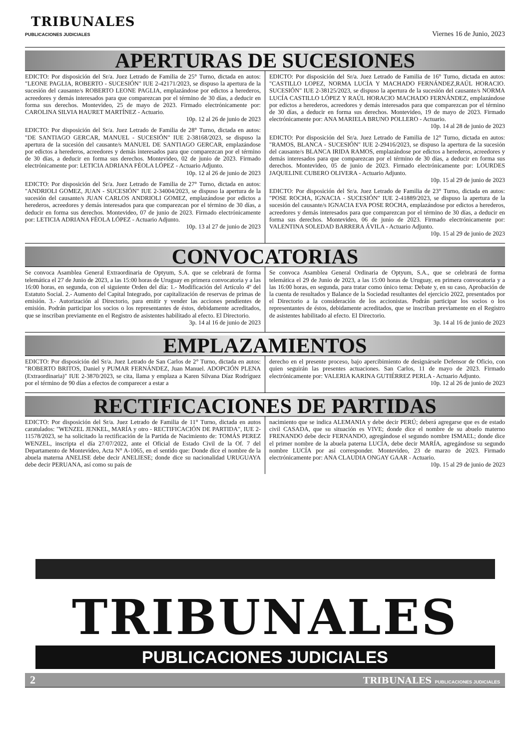TRIBUNALES
PUBLICACIONES JUDICIALES
Viernes 16 de Junio, 2023
APERTURAS DE SUCESIONES
EDICTO: Por disposición del Sr/a. Juez Letrado de Familia de 25° Turno, dictada en autos: "LEONE PAGLIA, ROBERTO - SUCESIÓN" IUE 2-42171/2023, se dispuso la apertura de la sucesión del causante/s ROBERTO LEONE PAGLIA, emplazándose por edictos a herederos, acreedores y demás interesados para que comparezcan por el término de 30 días, a deducir en forma sus derechos. Montevideo, 25 de mayo de 2023. Firmado electrónicamente por: CAROLINA SILVIA HAURET MARTÍNEZ - Actuario.
10p. 12 al 26 de junio de 2023
EDICTO: Por disposición del Sr/a. Juez Letrado de Familia de 28° Turno, dictada en autos: "DE SANTIAGO GERCAR, MANUEL - SUCESIÓN" IUE 2-38168/2023, se dispuso la apertura de la sucesión del causante/s MANUEL DE SANTIAGO GERCAR, emplazándose por edictos a herederos, acreedores y demás interesados para que comparezcan por el término de 30 días, a deducir en forma sus derechos. Montevideo, 02 de junio de 2023. Firmado electrónicamente por: LETICIA ADRIANA FÉOLA LÓPEZ - Actuario Adjunto.
10p. 12 al 26 de junio de 2023
EDICTO: Por disposición del Sr/a. Juez Letrado de Familia de 27° Turno, dictada en autos: "ANDRIOLI GOMEZ, JUAN - SUCESIÓN" IUE 2-34004/2023, se dispuso la apertura de la sucesión del causante/s JUAN CARLOS ANDRIOLI GOMEZ, emplazándose por edictos a herederos, acreedores y demás interesados para que comparezcan por el término de 30 días, a deducir en forma sus derechos. Montevideo, 07 de junio de 2023. Firmado electrónicamente por: LETICIA ADRIANA FÉOLA LÓPEZ - Actuario Adjunto.
10p. 13 al 27 de junio de 2023
EDICTO: Por disposición del Sr/a. Juez Letrado de Familia de 16° Turno, dictada en autos: "CASTILLO LOPEZ, NORMA LUCÍA Y MACHADO FERNÁNDEZ,RAÚL HORACIO. SUCESIÓN" IUE 2-38125/2023, se dispuso la apertura de la sucesión del causante/s NORMA LUCÍA CASTILLO LÓPEZ Y RAÚL HORACIO MACHADO FERNÁNDEZ, emplazándose por edictos a herederos, acreedores y demás interesados para que comparezcan por el término de 30 días, a deducir en forma sus derechos. Montevideo, 19 de mayo de 2023. Firmado electrónicamente por: ANA MARIELA BRUNO POLLERO - Actuario.
10p. 14 al 28 de junio de 2023
EDICTO: Por disposición del Sr/a. Juez Letrado de Familia de 12° Turno, dictada en autos: "RAMOS, BLANCA - SUCESIÓN" IUE 2-29416/2023, se dispuso la apertura de la sucesión del causante/s BLANCA IRIDA RAMOS, emplazándose por edictos a herederos, acreedores y demás interesados para que comparezcan por el término de 30 días, a deducir en forma sus derechos. Montevideo, 05 de junio de 2023. Firmado electrónicamente por: LOURDES JAQUELINE CUBERO OLIVERA - Actuario Adjunto.
10p. 15 al 29 de junio de 2023
EDICTO: Por disposición del Sr/a. Juez Letrado de Familia de 23° Turno, dictada en autos: "POSE ROCHA, IGNACIA - SUCESIÓN" IUE 2-41889/2023, se dispuso la apertura de la sucesión del causante/s IGNACIA EVA POSE ROCHA, emplazándose por edictos a herederos, acreedores y demás interesados para que comparezcan por el término de 30 días, a deducir en forma sus derechos. Montevideo, 06 de junio de 2023. Firmado electrónicamente por: VALENTINA SOLEDAD BARRERA ÁVILA - Actuario Adjunto.
10p. 15 al 29 de junio de 2023
CONVOCATORIAS
Se convoca Asamblea General Extraordinaria de Optyum, S.A. que se celebrará de forma telemática el 27 de Junio de 2023, a las 15:00 horas de Uruguay en primera convocatoria y a las 16:00 horas, en segunda, con el siguiente Orden del día: 1.- Modificación del Artículo 4º del Estatuto Social. 2.- Aumento del Capital Integrado, por capitalización de reservas de primas de emisión. 3.- Autorización al Directorio, para emitir y vender las acciones pendientes de emisión. Podrán participar los socios o los representantes de éstos, debidamente acreditados, que se inscriban previamente en el Registro de asistentes habilitado al efecto. El Directorio.
3p. 14 al 16 de junio de 2023
Se convoca Asamblea General Ordinaria de Optyum, S.A., que se celebrará de forma telemática el 29 de Junio de 2023, a las 15:00 horas de Uruguay, en primera convocatoria y a las 16:00 horas, en segunda, para tratar como único tema: Debate y, en su caso, Aprobación de la cuenta de resultados y Balance de la Sociedad resultantes del ejercicio 2022, presentados por el Directorio a la consideración de los accionistas. Podrán participar los socios o los representantes de éstos, debidamente acreditados, que se inscriban previamente en el Registro de asistentes habilitado al efecto. El Directorio.
3p. 14 al 16 de junio de 2023
EMPLAZAMIENTOS
EDICTO: Por disposición del Sr/a. Juez Letrado de San Carlos de 2° Turno, dictada en autos: "ROBERTO BRITOS, Daniel y PUMAR FERNÁNDEZ, Juan Manuel. ADOPCIÓN PLENA (Extraordinaria)" IUE 2-3870/2023, se cita, llama y emplaza a Karen Silvana Díaz Rodríguez por el término de 90 días a efectos de comparecer a estar a
derecho en el presente proceso, bajo apercibimiento de designársele Defensor de Oficio, con quien seguirán las presentes actuaciones. San Carlos, 11 de mayo de 2023. Firmado electrónicamente por: VALERIA KARINA GUTIÉRREZ PERLA - Actuario Adjunto.
10p. 12 al 26 de junio de 2023
RECTIFICACIONES DE PARTIDAS
EDICTO: Por disposición del Sr/a. Juez Letrado de Familia de 11° Turno, dictada en autos caratulados: "WENZEL JENKEL, MARÍA y otro - RECTIFICACIÓN DE PARTIDA", IUE 2-11578/2023, se ha solicitado la rectificación de la Partida de Nacimiento de: TOMÁS PEREZ WENZEL, inscripta el día 27/07/2022, ante el Oficial de Estado Civil de la Of. 7 del Departamento de Montevideo, Acta N° A-1065, en el sentido que: Donde dice el nombre de la abuela materna ANELISE debe decir ANELIESE; donde dice su nacionalidad URUGUAYA debe decir PERUANA, así como su país de
nacimiento que se indica ALEMANIA y debe decir PERÚ; deberá agregarse que es de estado civil CASADA, que su situación es VIVE; donde dice el nombre de su abuelo materno FRENANDO debe decir FERNANDO, agregándose el segundo nombre ISMAEL; donde dice el primer nombre de la abuela paterna LUCÍA, debe decir MARÍA, agregándose su segundo nombre LUCÍA por así corresponder. Montevideo, 23 de marzo de 2023. Firmado electrónicamente por: ANA CLAUDIA ONGAY GAAR - Actuario.
10p. 15 al 29 de junio de 2023
TRIBUNALES
PUBLICACIONES JUDICIALES
2 TRIBUNALES PUBLICACIONES JUDICIALES